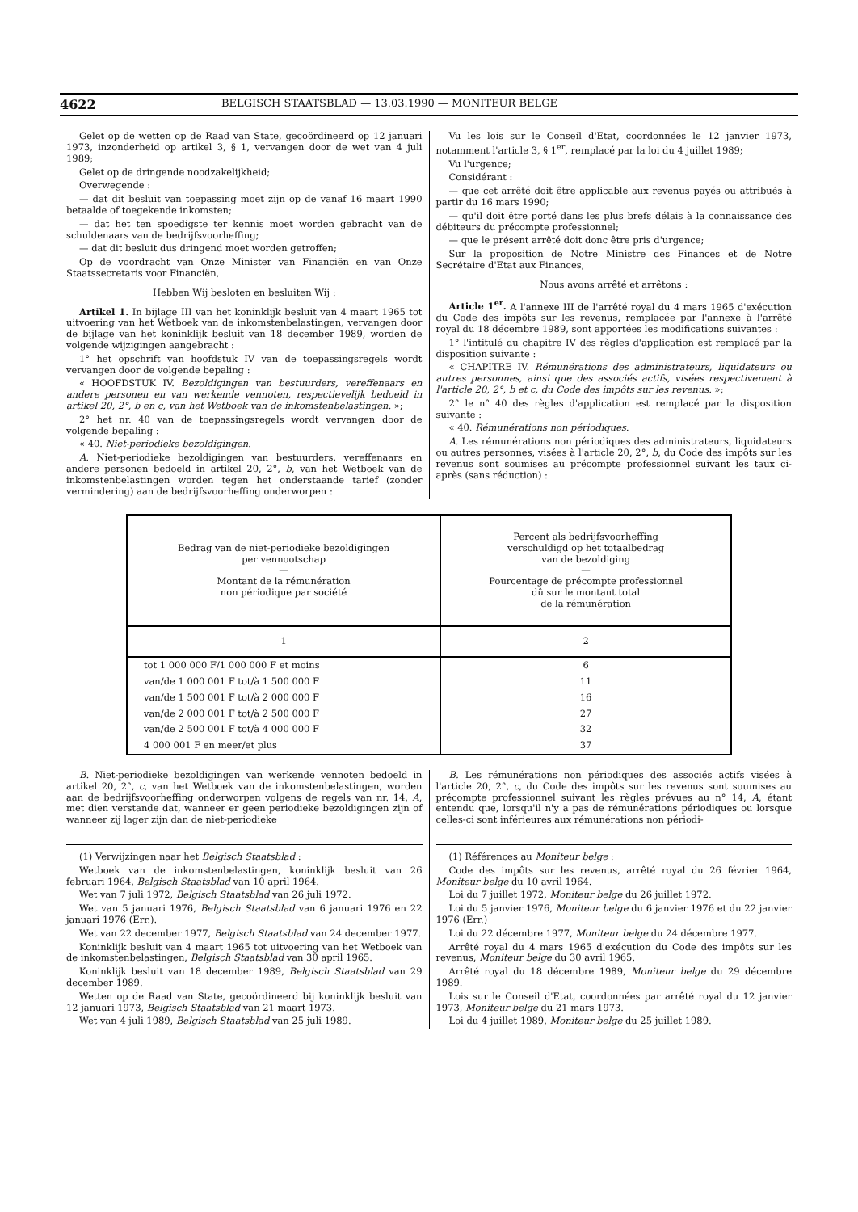4622 BELGISCH STAATSBLAD — 13.03.1990 — MONITEUR BELGE
Gelet op de wetten op de Raad van State, gecoördineerd op 12 januari 1973, inzonderheid op artikel 3, § 1, vervangen door de wet van 4 juli 1989;
Gelet op de dringende noodzakelijkheid;
Overwegende :
— dat dit besluit van toepassing moet zijn op de vanaf 16 maart 1990 betaalde of toegekende inkomsten;
— dat het ten spoedigste ter kennis moet worden gebracht van de schuldenaars van de bedrijfsvoorheffing;
— dat dit besluit dus dringend moet worden getroffen;
Op de voordracht van Onze Minister van Financiën en van Onze Staatssecretaris voor Financiën,
Hebben Wij besloten en besluiten Wij :
Artikel 1. In bijlage III van het koninklijk besluit van 4 maart 1965 tot uitvoering van het Wetboek van de inkomstenbelastingen, vervangen door de bijlage van het koninklijk besluit van 18 december 1989, worden de volgende wijzigingen aangebracht :
1° het opschrift van hoofdstuk IV van de toepassingsregels wordt vervangen door de volgende bepaling :
« HOOFDSTUK IV. Bezoldigingen van bestuurders, vereffenaars en andere personen en van werkende vennoten, respectievelijk bedoeld in artikel 20, 2°, b en c, van het Wetboek van de inkomstenbelastingen. »;
2° het nr. 40 van de toepassingsregels wordt vervangen door de volgende bepaling :
« 40. Niet-periodieke bezoldigingen.
A. Niet-periodieke bezoldigingen van bestuurders, vereffenaars en andere personen bedoeld in artikel 20, 2°, b, van het Wetboek van de inkomstenbelastingen worden tegen het onderstaande tarief (zonder vermindering) aan de bedrijfsvoorheffing onderworpen :
Vu les lois sur le Conseil d'Etat, coordonnées le 12 janvier 1973, notamment l'article 3, § 1<sup>er</sup>, remplacé par la loi du 4 juillet 1989;
Vu l'urgence;
Considérant :
— que cet arrêté doit être applicable aux revenus payés ou attribués à partir du 16 mars 1990;
— qu'il doit être porté dans les plus brefs délais à la connaissance des débiteurs du précompte professionnel;
— que le présent arrêté doit donc être pris d'urgence;
Sur la proposition de Notre Ministre des Finances et de Notre Secrétaire d'Etat aux Finances,
Nous avons arrêté et arrêtons :
Article 1<sup>er</sup>. A l'annexe III de l'arrêté royal du 4 mars 1965 d'exécution du Code des impôts sur les revenus, remplacée par l'annexe à l'arrêté royal du 18 décembre 1989, sont apportées les modifications suivantes :
1° l'intitulé du chapitre IV des règles d'application est remplacé par la disposition suivante :
« CHAPITRE IV. Rémunérations des administrateurs, liquidateurs ou autres personnes, ainsi que des associés actifs, visées respectivement à l'article 20, 2°, b et c, du Code des impôts sur les revenus. »;
2° le n° 40 des règles d'application est remplacé par la disposition suivante :
« 40. Rémunérations non périodiques.
A. Les rémunérations non périodiques des administrateurs, liquidateurs ou autres personnes, visées à l'article 20, 2°, b, du Code des impôts sur les revenus sont soumises au précompte professionnel suivant les taux ci-après (sans réduction) :
| Bedrag van de niet-periodieke bezoldigingen per vennootschap — Montant de la rémunération non périodique par société | Percent als bedrijfsvoorheffing verschuldigd op het totaalbedrag van de bezoldiging — Pourcentage de précompte professionnel dû sur le montant total de la rémunération |
| --- | --- |
| 1 | 2 |
| tot 1 000 000 F/1 000 000 F et moins | 6 |
| van/de 1 000 001 F tot/à 1 500 000 F | 11 |
| van/de 1 500 001 F tot/à 2 000 000 F | 16 |
| van/de 2 000 001 F tot/à 2 500 000 F | 27 |
| van/de 2 500 001 F tot/à 4 000 000 F | 32 |
| 4 000 001 F en meer/et plus | 37 |
B. Niet-periodieke bezoldigingen van werkende vennoten bedoeld in artikel 20, 2°, c, van het Wetboek van de inkomstenbelastingen, worden aan de bedrijfsvoorheffing onderworpen volgens de regels van nr. 14, A, met dien verstande dat, wanneer er geen periodieke bezoldigingen zijn of wanneer zij lager zijn dan de niet-periodieke
(1) Verwijzingen naar het Belgisch Staatsblad :
Wetboek van de inkomstenbelastingen, koninklijk besluit van 26 februari 1964, Belgisch Staatsblad van 10 april 1964.
Wet van 7 juli 1972, Belgisch Staatsblad van 26 juli 1972.
Wet van 5 januari 1976, Belgisch Staatsblad van 6 januari 1976 en 22 januari 1976 (Err.).
Wet van 22 december 1977, Belgisch Staatsblad van 24 december 1977.
Koninklijk besluit van 4 maart 1965 tot uitvoering van het Wetboek van de inkomstenbelastingen, Belgisch Staatsblad van 30 april 1965.
Koninklijk besluit van 18 december 1989, Belgisch Staatsblad van 29 december 1989.
Wetten op de Raad van State, gecoördineerd bij koninklijk besluit van 12 januari 1973, Belgisch Staatsblad van 21 maart 1973.
Wet van 4 juli 1989, Belgisch Staatsblad van 25 juli 1989.
B. Les rémunérations non périodiques des associés actifs visées à l'article 20, 2°, c, du Code des impôts sur les revenus sont soumises au précompte professionnel suivant les règles prévues au n° 14, A, étant entendu que, lorsqu'il n'y a pas de rémunérations périodiques ou lorsque celles-ci sont inférieures aux rémunérations non périodi-
(1) Références au Moniteur belge :
Code des impôts sur les revenus, arrêté royal du 26 février 1964, Moniteur belge du 10 avril 1964.
Loi du 7 juillet 1972, Moniteur belge du 26 juillet 1972.
Loi du 5 janvier 1976, Moniteur belge du 6 janvier 1976 et du 22 janvier 1976 (Err.)
Loi du 22 décembre 1977, Moniteur belge du 24 décembre 1977.
Arrêté royal du 4 mars 1965 d'exécution du Code des impôts sur les revenus, Moniteur belge du 30 avril 1965.
Arrêté royal du 18 décembre 1989, Moniteur belge du 29 décembre 1989.
Lois sur le Conseil d'Etat, coordonnées par arrêté royal du 12 janvier 1973, Moniteur belge du 21 mars 1973.
Loi du 4 juillet 1989, Moniteur belge du 25 juillet 1989.